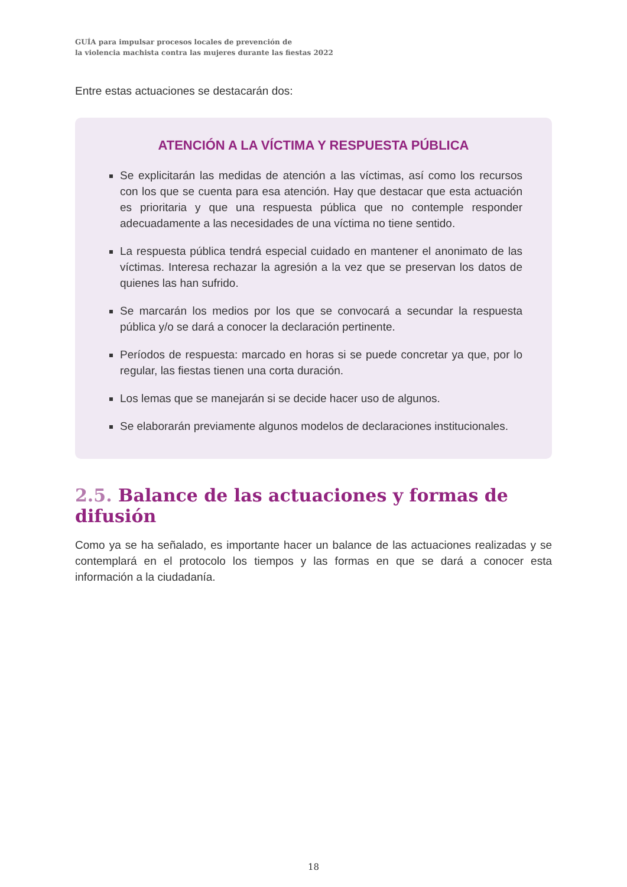GUÍA para impulsar procesos locales de prevención de
la violencia machista contra las mujeres durante las fiestas 2022
Entre estas actuaciones se destacarán dos:
ATENCIÓN A LA VÍCTIMA Y RESPUESTA PÚBLICA
Se explicitarán las medidas de atención a las víctimas, así como los recursos con los que se cuenta para esa atención. Hay que destacar que esta actuación es prioritaria y que una respuesta pública que no contemple responder adecuadamente a las necesidades de una víctima no tiene sentido.
La respuesta pública tendrá especial cuidado en mantener el anonimato de las víctimas. Interesa rechazar la agresión a la vez que se preservan los datos de quienes las han sufrido.
Se marcarán los medios por los que se convocará a secundar la respuesta pública y/o se dará a conocer la declaración pertinente.
Períodos de respuesta: marcado en horas si se puede concretar ya que, por lo regular, las fiestas tienen una corta duración.
Los lemas que se manejarán si se decide hacer uso de algunos.
Se elaborarán previamente algunos modelos de declaraciones institucionales.
2.5. Balance de las actuaciones y formas de difusión
Como ya se ha señalado, es importante hacer un balance de las actuaciones realizadas y se contemplará en el protocolo los tiempos y las formas en que se dará a conocer esta información a la ciudadanía.
18